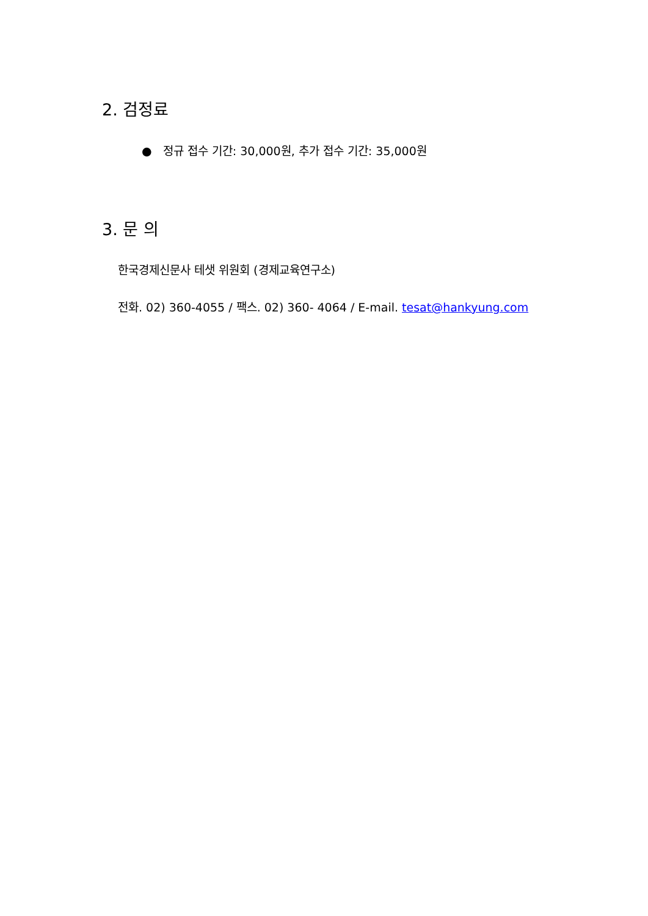2. 검정료
● 정규 접수 기간: 30,000원, 추가 접수 기간: 35,000원
3. 문 의
한국경제신문사 테샛 위원회 (경제교육연구소)
전화. 02) 360-4055 / 팩스. 02) 360- 4064 / E-mail. tesat@hankyung.com